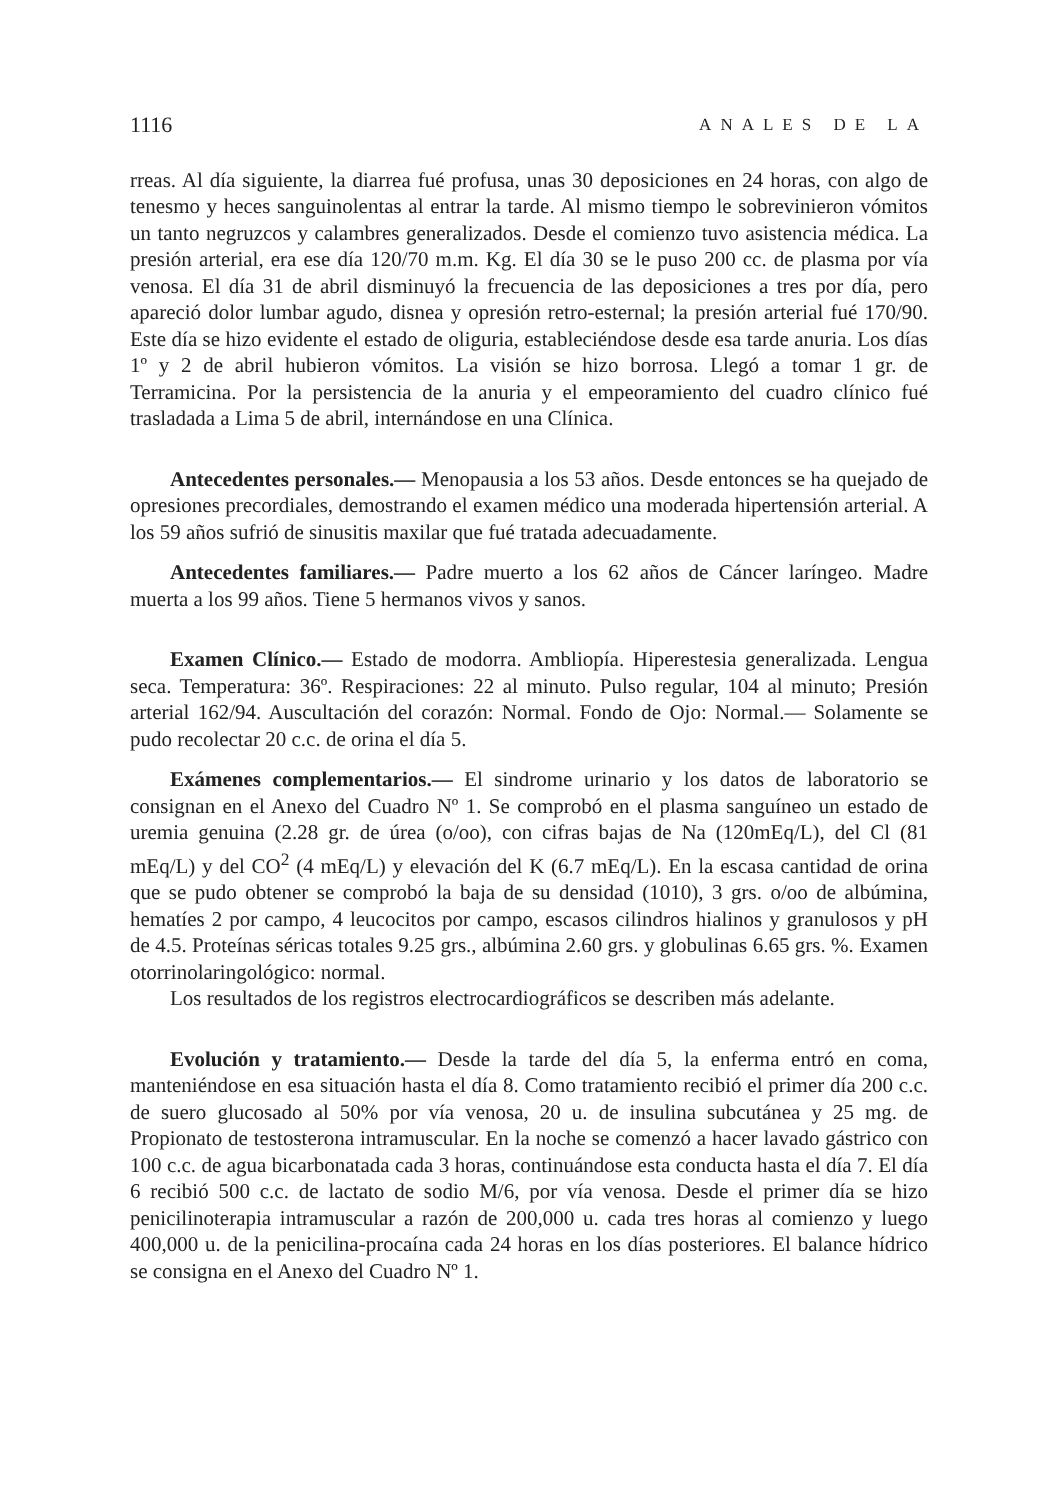1116 ANALES DE LA
rreas. Al día siguiente, la diarrea fué profusa, unas 30 deposiciones en 24 horas, con algo de tenesmo y heces sanguinolentas al entrar la tarde. Al mismo tiempo le sobrevinieron vómitos un tanto negruzcos y calambres generalizados. Desde el comienzo tuvo asistencia médica. La presión arterial, era ese día 120/70 m.m. Kg. El día 30 se le puso 200 cc. de plasma por vía venosa. El día 31 de abril disminuyó la frecuencia de las deposiciones a tres por día, pero apareció dolor lumbar agudo, disnea y opresión retro-esternal; la presión arterial fué 170/90. Este día se hizo evidente el estado de oliguria, estableciéndose desde esa tarde anuria. Los días 1º y 2 de abril hubieron vómitos. La visión se hizo borrosa. Llegó a tomar 1 gr. de Terramicina. Por la persistencia de la anuria y el empeoramiento del cuadro clínico fué trasladada a Lima 5 de abril, internándose en una Clínica.
Antecedentes personales.— Menopausia a los 53 años. Desde entonces se ha quejado de opresiones precordiales, demostrando el examen médico una moderada hipertensión arterial. A los 59 años sufrió de sinusitis maxilar que fué tratada adecuadamente.
Antecedentes familiares.— Padre muerto a los 62 años de Cáncer laríngeo. Madre muerta a los 99 años. Tiene 5 hermanos vivos y sanos.
Examen Clínico.— Estado de modorra. Ambliopía. Hiperestesia generalizada. Lengua seca. Temperatura: 36º. Respiraciones: 22 al minuto. Pulso regular, 104 al minuto; Presión arterial 162/94. Auscultación del corazón: Normal. Fondo de Ojo: Normal.— Solamente se pudo recolectar 20 c.c. de orina el día 5.
Exámenes complementarios.— El sindrome urinario y los datos de laboratorio se consignan en el Anexo del Cuadro Nº 1. Se comprobó en el plasma sanguíneo un estado de uremia genuina (2.28 gr. de úrea (o/oo), con cifras bajas de Na (120mEq/L), del Cl (81 mEq/L) y del CO<sup>2</sup> (4 mEq/L) y elevación del K (6.7 mEq/L). En la escasa cantidad de orina que se pudo obtener se comprobó la baja de su densidad (1010), 3 grs. o/oo de albúmina, hematíes 2 por campo, 4 leucocitos por campo, escasos cilindros hialinos y granulosos y pH de 4.5. Proteínas séricas totales 9.25 grs., albúmina 2.60 grs. y globulinas 6.65 grs. %. Examen otorrinolaringológico: normal.
Los resultados de los registros electrocardiográficos se describen más adelante.
Evolución y tratamiento.— Desde la tarde del día 5, la enferma entró en coma, manteniéndose en esa situación hasta el día 8. Como tratamiento recibió el primer día 200 c.c. de suero glucosado al 50% por vía venosa, 20 u. de insulina subcutánea y 25 mg. de Propionato de testosterona intramuscular. En la noche se comenzó a hacer lavado gástrico con 100 c.c. de agua bicarbonatada cada 3 horas, continuándose esta conducta hasta el día 7. El día 6 recibió 500 c.c. de lactato de sodio M/6, por vía venosa. Desde el primer día se hizo penicilinoterapia intramuscular a razón de 200,000 u. cada tres horas al comienzo y luego 400,000 u. de la penicilina-procaína cada 24 horas en los días posteriores. El balance hídrico se consigna en el Anexo del Cuadro Nº 1.